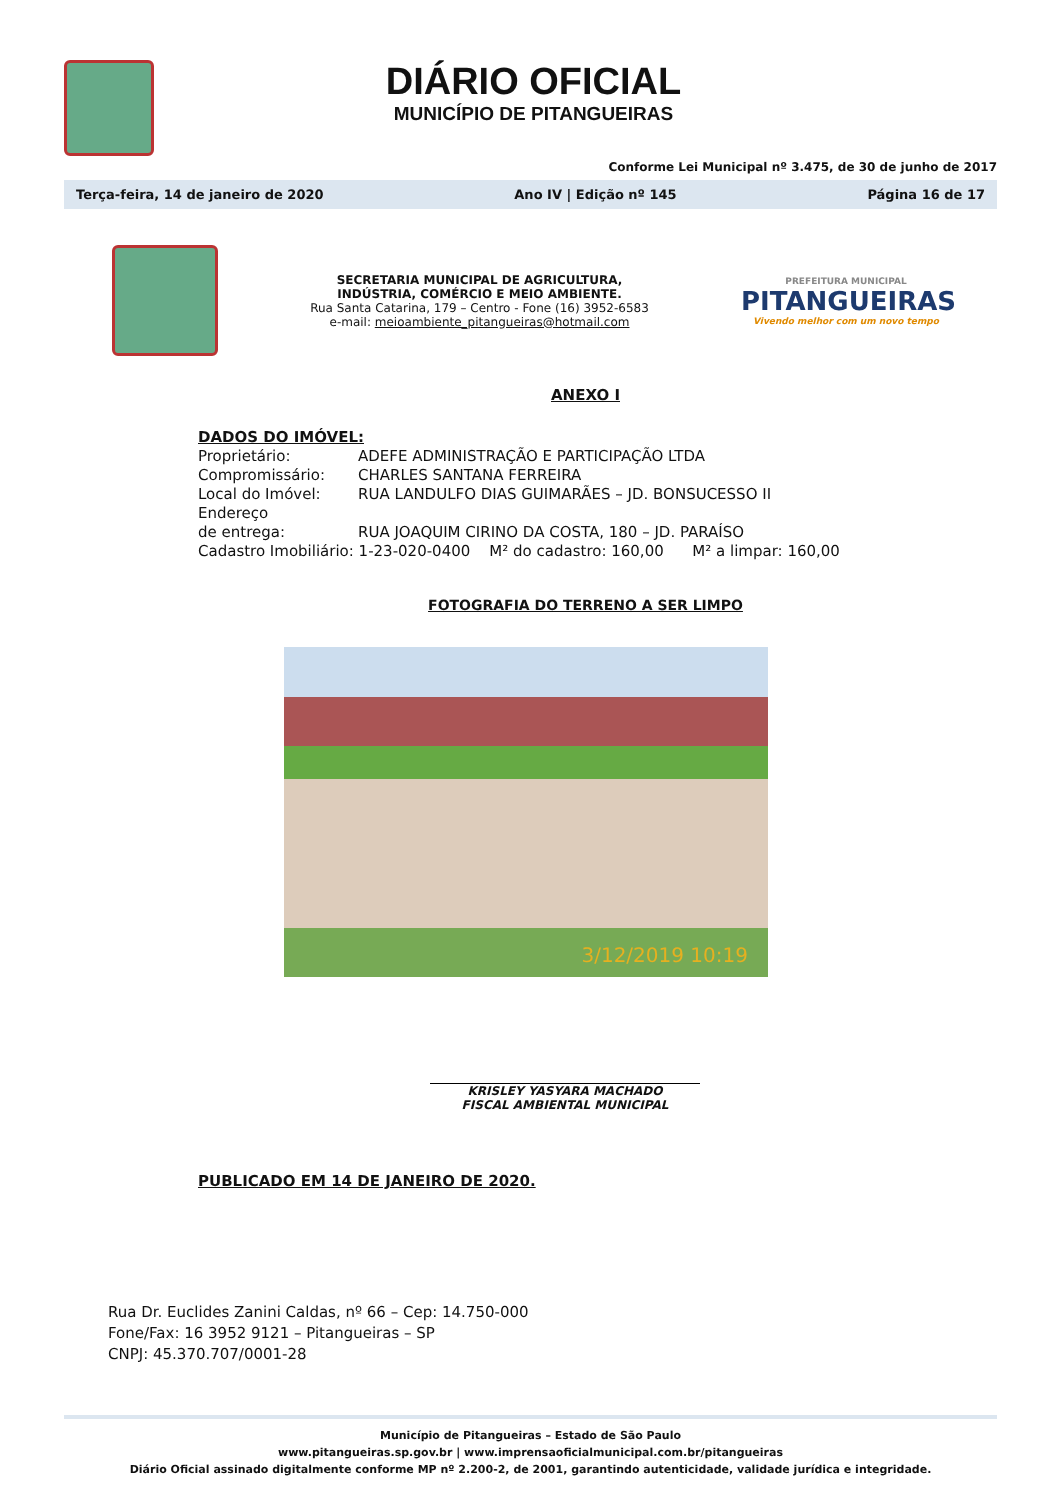DIÁRIO OFICIAL
MUNICÍPIO DE PITANGUEIRAS
Conforme Lei Municipal nº 3.475, de 30 de junho de 2017
Terça-feira, 14 de janeiro de 2020 Ano IV | Edição nº 145 Página 16 de 17
SECRETARIA MUNICIPAL DE AGRICULTURA,
INDÚSTRIA, COMÉRCIO E MEIO AMBIENTE.
Rua Santa Catarina, 179 – Centro - Fone (16) 3952-6583
e-mail: meioambiente_pitangueiras@hotmail.com
PREFEITURA MUNICIPAL
PITANGUEIRAS
Vivendo melhor com um novo tempo
ANEXO I
DADOS DO IMÓVEL:
Proprietário: ADEFE ADMINISTRAÇÃO E PARTICIPAÇÃO LTDA
Compromissário: CHARLES SANTANA FERREIRA
Local do Imóvel: RUA LANDULFO DIAS GUIMARÃES – JD. BONSUCESSO II
Endereço
de entrega: RUA JOAQUIM CIRINO DA COSTA, 180 – JD. PARAÍSO
Cadastro Imobiliário: 1-23-020-0400 M² do cadastro: 160,00 M² a limpar: 160,00
FOTOGRAFIA DO TERRENO A SER LIMPO
3/12/2019 10:19
KRISLEY YASYARA MACHADO
FISCAL AMBIENTAL MUNICIPAL
PUBLICADO EM 14 DE JANEIRO DE 2020.
Rua Dr. Euclides Zanini Caldas, nº 66 – Cep: 14.750-000
Fone/Fax: 16 3952 9121 – Pitangueiras – SP
CNPJ: 45.370.707/0001-28
Município de Pitangueiras – Estado de São Paulo
www.pitangueiras.sp.gov.br | www.imprensaoficialmunicipal.com.br/pitangueiras
Diário Oficial assinado digitalmente conforme MP nº 2.200-2, de 2001, garantindo autenticidade, validade jurídica e integridade.